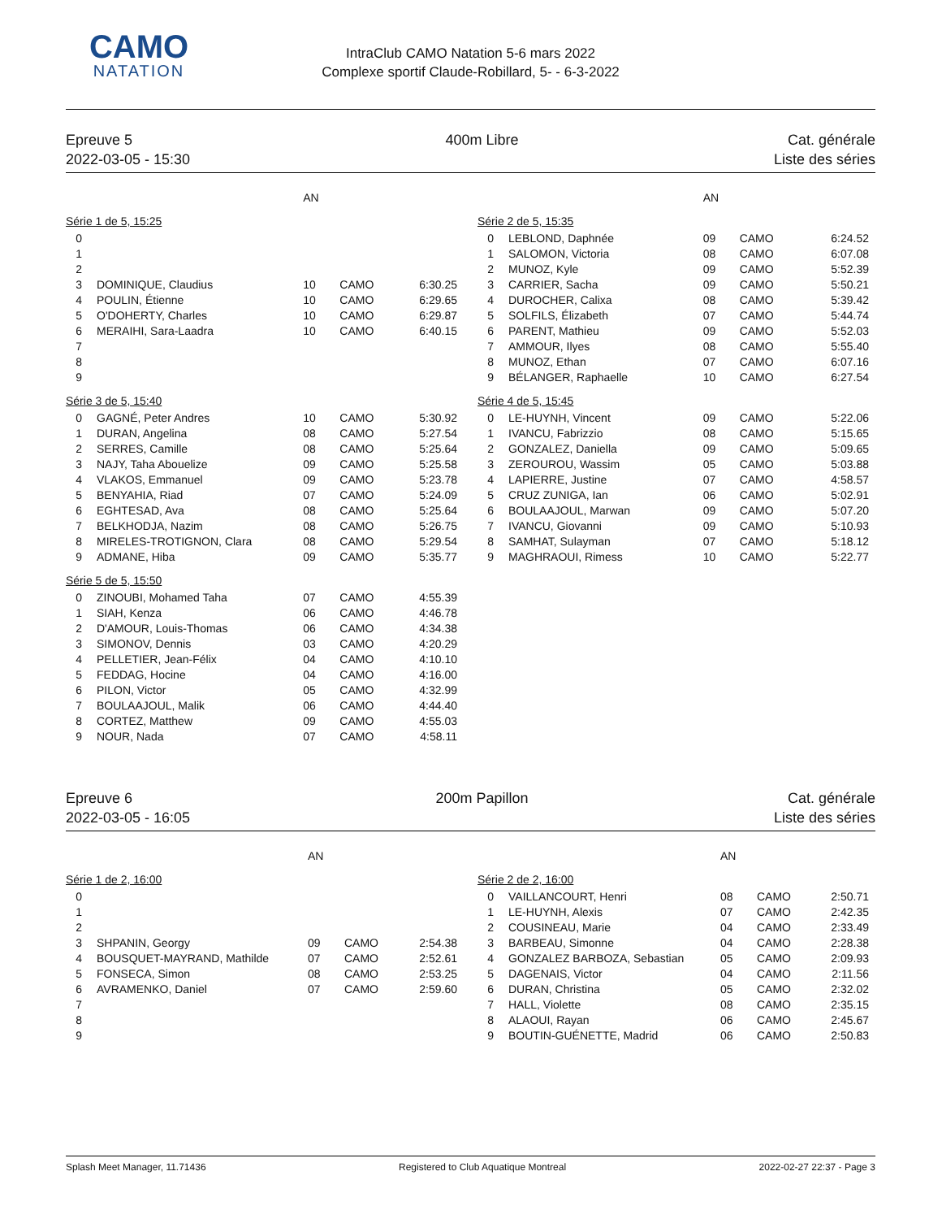CAMO
NATATION
IntraClub CAMO Natation 5-6 mars 2022
Complexe sportif Claude-Robillard, 5- - 6-3-2022
Epreuve 5
2022-03-05 - 15:30
400m Libre Cat. générale
Liste des séries
| | | AN | | |
| --- | --- | --- | --- | --- |
| Série 1 de 5, 15:25 | | | | |
| 0 | | | | |
| 1 | | | | |
| 2 | | | | |
| 3 | DOMINIQUE, Claudius | 10 | CAMO | 6:30.25 |
| 4 | POULIN, Étienne | 10 | CAMO | 6:29.65 |
| 5 | O'DOHERTY, Charles | 10 | CAMO | 6:29.87 |
| 6 | MERAIHI, Sara-Laadra | 10 | CAMO | 6:40.15 |
| 7 | | | | |
| 8 | | | | |
| 9 | | | | |
| Série 3 de 5, 15:40 | | | | |
| 0 | GAGNÉ, Peter Andres | 10 | CAMO | 5:30.92 |
| 1 | DURAN, Angelina | 08 | CAMO | 5:27.54 |
| 2 | SERRES, Camille | 08 | CAMO | 5:25.64 |
| 3 | NAJY, Taha Abouelize | 09 | CAMO | 5:25.58 |
| 4 | VLAKOS, Emmanuel | 09 | CAMO | 5:23.78 |
| 5 | BENYAHIA, Riad | 07 | CAMO | 5:24.09 |
| 6 | EGHTESAD, Ava | 08 | CAMO | 5:25.64 |
| 7 | BELKHODJA, Nazim | 08 | CAMO | 5:26.75 |
| 8 | MIRELES-TROTIGNON, Clara | 08 | CAMO | 5:29.54 |
| 9 | ADMANE, Hiba | 09 | CAMO | 5:35.77 |
| Série 5 de 5, 15:50 | | | | |
| 0 | ZINOUBI, Mohamed Taha | 07 | CAMO | 4:55.39 |
| 1 | SIAH, Kenza | 06 | CAMO | 4:46.78 |
| 2 | D'AMOUR, Louis-Thomas | 06 | CAMO | 4:34.38 |
| 3 | SIMONOV, Dennis | 03 | CAMO | 4:20.29 |
| 4 | PELLETIER, Jean-Félix | 04 | CAMO | 4:10.10 |
| 5 | FEDDAG, Hocine | 04 | CAMO | 4:16.00 |
| 6 | PILON, Victor | 05 | CAMO | 4:32.99 |
| 7 | BOULAAJOUL, Malik | 06 | CAMO | 4:44.40 |
| 8 | CORTEZ, Matthew | 09 | CAMO | 4:55.03 |
| 9 | NOUR, Nada | 07 | CAMO | 4:58.11 |
| | | AN | | |
| --- | --- | --- | --- | --- |
| Série 2 de 5, 15:35 | | | | |
| 0 | LEBLOND, Daphnée | 09 | CAMO | 6:24.52 |
| 1 | SALOMON, Victoria | 08 | CAMO | 6:07.08 |
| 2 | MUNOZ, Kyle | 09 | CAMO | 5:52.39 |
| 3 | CARRIER, Sacha | 09 | CAMO | 5:50.21 |
| 4 | DUROCHER, Calixa | 08 | CAMO | 5:39.42 |
| 5 | SOLFILS, Élizabeth | 07 | CAMO | 5:44.74 |
| 6 | PARENT, Mathieu | 09 | CAMO | 5:52.03 |
| 7 | AMMOUR, Ilyes | 08 | CAMO | 5:55.40 |
| 8 | MUNOZ, Ethan | 07 | CAMO | 6:07.16 |
| 9 | BÉLANGER, Raphaelle | 10 | CAMO | 6:27.54 |
| Série 4 de 5, 15:45 | | | | |
| 0 | LE-HUYNH, Vincent | 09 | CAMO | 5:22.06 |
| 1 | IVANCU, Fabrizzio | 08 | CAMO | 5:15.65 |
| 2 | GONZALEZ, Daniella | 09 | CAMO | 5:09.65 |
| 3 | ZEROUROU, Wassim | 05 | CAMO | 5:03.88 |
| 4 | LAPIERRE, Justine | 07 | CAMO | 4:58.57 |
| 5 | CRUZ ZUNIGA, Ian | 06 | CAMO | 5:02.91 |
| 6 | BOULAAJOUL, Marwan | 09 | CAMO | 5:07.20 |
| 7 | IVANCU, Giovanni | 09 | CAMO | 5:10.93 |
| 8 | SAMHAT, Sulayman | 07 | CAMO | 5:18.12 |
| 9 | MAGHRAOUI, Rimess | 10 | CAMO | 5:22.77 |
Epreuve 6
2022-03-05 - 16:05
200m Papillon Cat. générale
Liste des séries
| | | AN | | |
| --- | --- | --- | --- | --- |
| Série 1 de 2, 16:00 | | | | |
| 0 | | | | |
| 1 | | | | |
| 2 | | | | |
| 3 | SHPANIN, Georgy | 09 | CAMO | 2:54.38 |
| 4 | BOUSQUET-MAYRAND, Mathilde | 07 | CAMO | 2:52.61 |
| 5 | FONSECA, Simon | 08 | CAMO | 2:53.25 |
| 6 | AVRAMENKO, Daniel | 07 | CAMO | 2:59.60 |
| 7 | | | | |
| 8 | | | | |
| 9 | | | | |
| | | AN | | |
| --- | --- | --- | --- | --- |
| Série 2 de 2, 16:00 | | | | |
| 0 | VAILLANCOURT, Henri | 08 | CAMO | 2:50.71 |
| 1 | LE-HUYNH, Alexis | 07 | CAMO | 2:42.35 |
| 2 | COUSINEAU, Marie | 04 | CAMO | 2:33.49 |
| 3 | BARBEAU, Simonne | 04 | CAMO | 2:28.38 |
| 4 | GONZALEZ BARBOZA, Sebastian | 05 | CAMO | 2:09.93 |
| 5 | DAGENAIS, Victor | 04 | CAMO | 2:11.56 |
| 6 | DURAN, Christina | 05 | CAMO | 2:32.02 |
| 7 | HALL, Violette | 08 | CAMO | 2:35.15 |
| 8 | ALAOUI, Rayan | 06 | CAMO | 2:45.67 |
| 9 | BOUTIN-GUÉNETTE, Madrid | 06 | CAMO | 2:50.83 |
Splash Meet Manager, 11.71436 Registered to Club Aquatique Montreal 2022-02-27 22:37 - Page 3